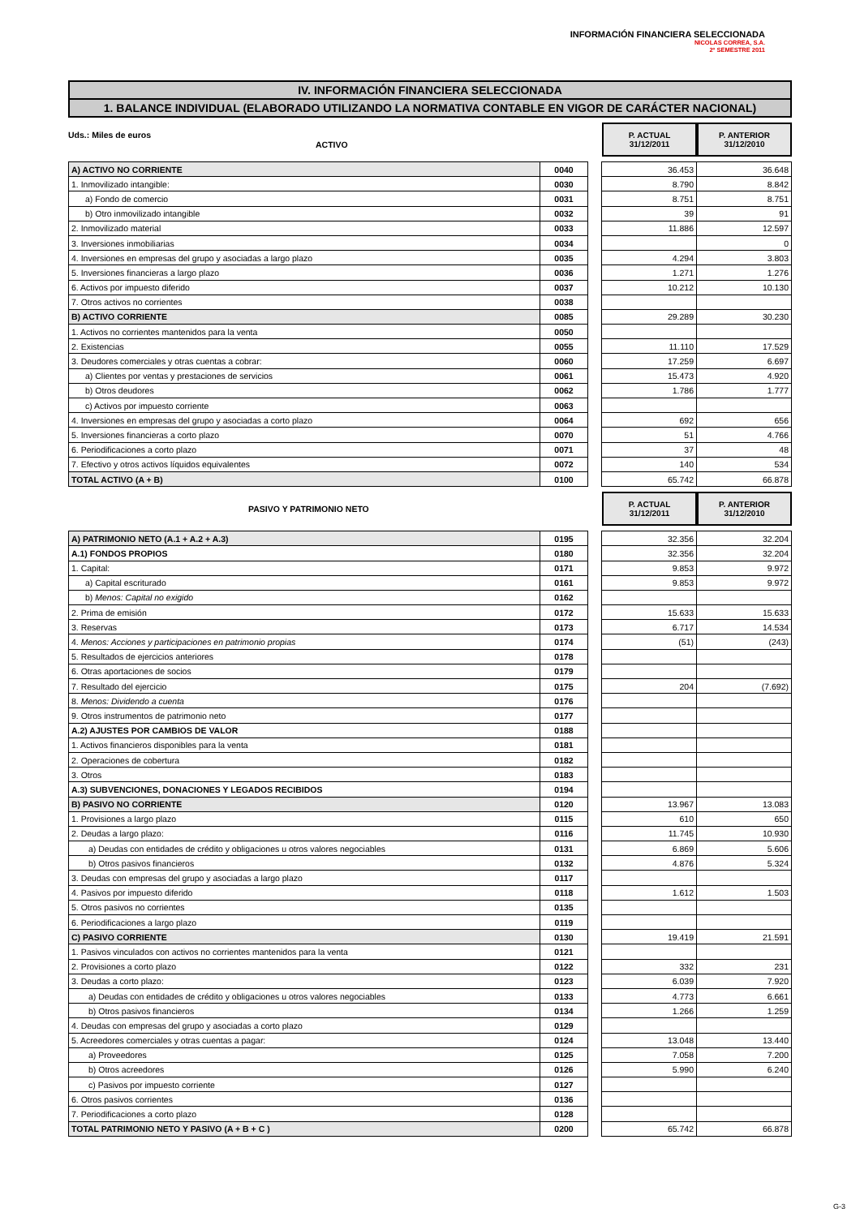INFORMACIÓN FINANCIERA SELECCIONADA
NICOLAS CORREA, S.A.
2º SEMESTRE 2011
IV. INFORMACIÓN FINANCIERA SELECCIONADA
1. BALANCE INDIVIDUAL (ELABORADO UTILIZANDO LA NORMATIVA CONTABLE EN VIGOR DE CARÁCTER NACIONAL)
Uds.: Miles de euros
ACTIVO
P. ACTUAL
31/12/2011
P. ANTERIOR
31/12/2010
| A) ACTIVO NO CORRIENTE | 0040 | | 36.453 | 36.648 |
| 1. Inmovilizado intangible: | 0030 | | 8.790 | 8.842 |
| a) Fondo de comercio | 0031 | | 8.751 | 8.751 |
| b) Otro inmovilizado intangible | 0032 | | 39 | 91 |
| 2. Inmovilizado material | 0033 | | 11.886 | 12.597 |
| 3. Inversiones inmobiliarias | 0034 | | | 0 |
| 4. Inversiones en empresas del grupo y asociadas a largo plazo | 0035 | | 4.294 | 3.803 |
| 5. Inversiones financieras a largo plazo | 0036 | | 1.271 | 1.276 |
| 6. Activos por impuesto diferido | 0037 | | 10.212 | 10.130 |
| 7. Otros activos no corrientes | 0038 | | | |
| B) ACTIVO CORRIENTE | 0085 | | 29.289 | 30.230 |
| 1. Activos no corrientes mantenidos para la venta | 0050 | | | |
| 2. Existencias | 0055 | | 11.110 | 17.529 |
| 3. Deudores comerciales y otras cuentas a cobrar: | 0060 | | 17.259 | 6.697 |
| a) Clientes por ventas y prestaciones de servicios | 0061 | | 15.473 | 4.920 |
| b) Otros deudores | 0062 | | 1.786 | 1.777 |
| c) Activos por impuesto corriente | 0063 | | | |
| 4. Inversiones en empresas del grupo y asociadas a corto plazo | 0064 | | 692 | 656 |
| 5. Inversiones financieras a corto plazo | 0070 | | 51 | 4.766 |
| 6. Periodificaciones a corto plazo | 0071 | | 37 | 48 |
| 7. Efectivo y otros activos líquidos equivalentes | 0072 | | 140 | 534 |
| TOTAL ACTIVO (A + B) | 0100 | | 65.742 | 66.878 |
PASIVO Y PATRIMONIO NETO
P. ACTUAL
31/12/2011
P. ANTERIOR
31/12/2010
| A) PATRIMONIO NETO (A.1 + A.2 + A.3) | 0195 | | 32.356 | 32.204 |
| A.1) FONDOS PROPIOS | 0180 | | 32.356 | 32.204 |
| 1. Capital: | 0171 | | 9.853 | 9.972 |
| a) Capital escriturado | 0161 | | 9.853 | 9.972 |
| b) Menos: Capital no exigido | 0162 | | | |
| 2. Prima de emisión | 0172 | | 15.633 | 15.633 |
| 3. Reservas | 0173 | | 6.717 | 14.534 |
| 4. Menos: Acciones y participaciones en patrimonio propias | 0174 | | (51) | (243) |
| 5. Resultados de ejercicios anteriores | 0178 | | | |
| 6. Otras aportaciones de socios | 0179 | | | |
| 7. Resultado del ejercicio | 0175 | | 204 | (7.692) |
| 8. Menos: Dividendo a cuenta | 0176 | | | |
| 9. Otros instrumentos de patrimonio neto | 0177 | | | |
| A.2) AJUSTES POR CAMBIOS DE VALOR | 0188 | | | |
| 1. Activos financieros disponibles para la venta | 0181 | | | |
| 2. Operaciones de cobertura | 0182 | | | |
| 3. Otros | 0183 | | | |
| A.3) SUBVENCIONES, DONACIONES Y LEGADOS RECIBIDOS | 0194 | | | |
| B) PASIVO NO CORRIENTE | 0120 | | 13.967 | 13.083 |
| 1. Provisiones a largo plazo | 0115 | | 610 | 650 |
| 2. Deudas a largo plazo: | 0116 | | 11.745 | 10.930 |
| a) Deudas con entidades de crédito y obligaciones u otros valores negociables | 0131 | | 6.869 | 5.606 |
| b) Otros pasivos financieros | 0132 | | 4.876 | 5.324 |
| 3. Deudas con empresas del grupo y asociadas a largo plazo | 0117 | | | |
| 4. Pasivos por impuesto diferido | 0118 | | 1.612 | 1.503 |
| 5. Otros pasivos no corrientes | 0135 | | | |
| 6. Periodificaciones a largo plazo | 0119 | | | |
| C) PASIVO CORRIENTE | 0130 | | 19.419 | 21.591 |
| 1. Pasivos vinculados con activos no corrientes mantenidos para la venta | 0121 | | | |
| 2. Provisiones a corto plazo | 0122 | | 332 | 231 |
| 3. Deudas a corto plazo: | 0123 | | 6.039 | 7.920 |
| a) Deudas con entidades de crédito y obligaciones u otros valores negociables | 0133 | | 4.773 | 6.661 |
| b) Otros pasivos financieros | 0134 | | 1.266 | 1.259 |
| 4. Deudas con empresas del grupo y asociadas a corto plazo | 0129 | | | |
| 5. Acreedores comerciales y otras cuentas a pagar: | 0124 | | 13.048 | 13.440 |
| a) Proveedores | 0125 | | 7.058 | 7.200 |
| b) Otros acreedores | 0126 | | 5.990 | 6.240 |
| c) Pasivos por impuesto corriente | 0127 | | | |
| 6. Otros pasivos corrientes | 0136 | | | |
| 7. Periodificaciones a corto plazo | 0128 | | | |
| TOTAL PATRIMONIO NETO Y PASIVO (A + B + C ) | 0200 | | 65.742 | 66.878 |
G-3